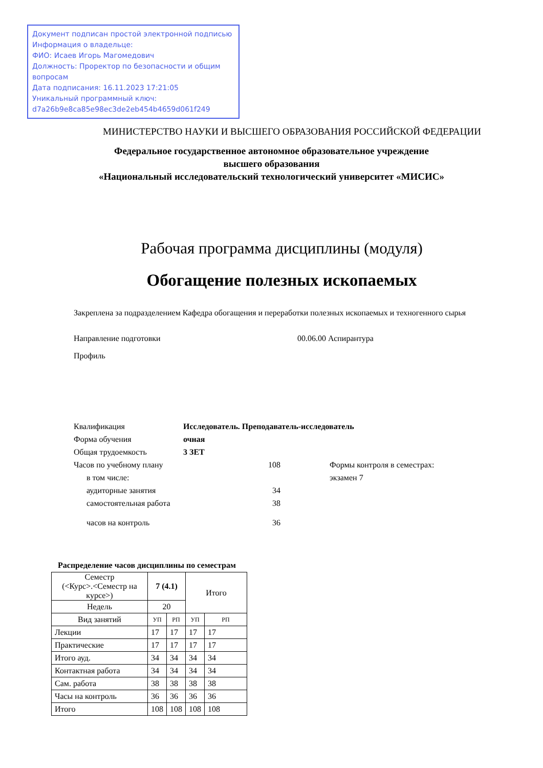Документ подписан простой электронной подписью
Информация о владельце:
ФИО: Исаев Игорь Магомедович
Должность: Проректор по безопасности и общим вопросам
Дата подписания: 16.11.2023 17:21:05
Уникальный программный ключ:
d7a26b9e8ca85e98ec3de2eb454b4659d061f249
МИНИСТЕРСТВО НАУКИ И ВЫСШЕГО ОБРАЗОВАНИЯ РОССИЙСКОЙ ФЕДЕРАЦИИ
Федеральное государственное автономное образовательное учреждение
высшего образования
«Национальный исследовательский технологический университет «МИСИС»
Рабочая программа дисциплины (модуля)
Обогащение полезных ископаемых
Закреплена за подразделением Кафедра обогащения и переработки полезных ископаемых и техногенного сырья
Направление подготовки 00.06.00 Аспирантура
Профиль
| Квалификация | Исследователь. Преподаватель-исследователь | | |
| Форма обучения | очная | | |
| Общая трудоемкость | 3 ЗЕТ | | |
| Часов по учебному плану | | 108 | Формы контроля в семестрах: |
| в том числе: | | | экзамен 7 |
| аудиторные занятия | | 34 | |
| самостоятельная работа | | 38 | |
| часов на контроль | | 36 | |
Распределение часов дисциплины по семестрам
| Семестр (<Курс>.<Семестр на курсе>) | 7 (4.1) | | Итого | |
| --- | --- | --- | --- | --- |
| Недель | 20 | | | |
| Вид занятий | УП | РП | УП | РП |
| Лекции | 17 | 17 | 17 | 17 |
| Практические | 17 | 17 | 17 | 17 |
| Итого ауд. | 34 | 34 | 34 | 34 |
| Контактная работа | 34 | 34 | 34 | 34 |
| Сам. работа | 38 | 38 | 38 | 38 |
| Часы на контроль | 36 | 36 | 36 | 36 |
| Итого | 108 | 108 | 108 | 108 |